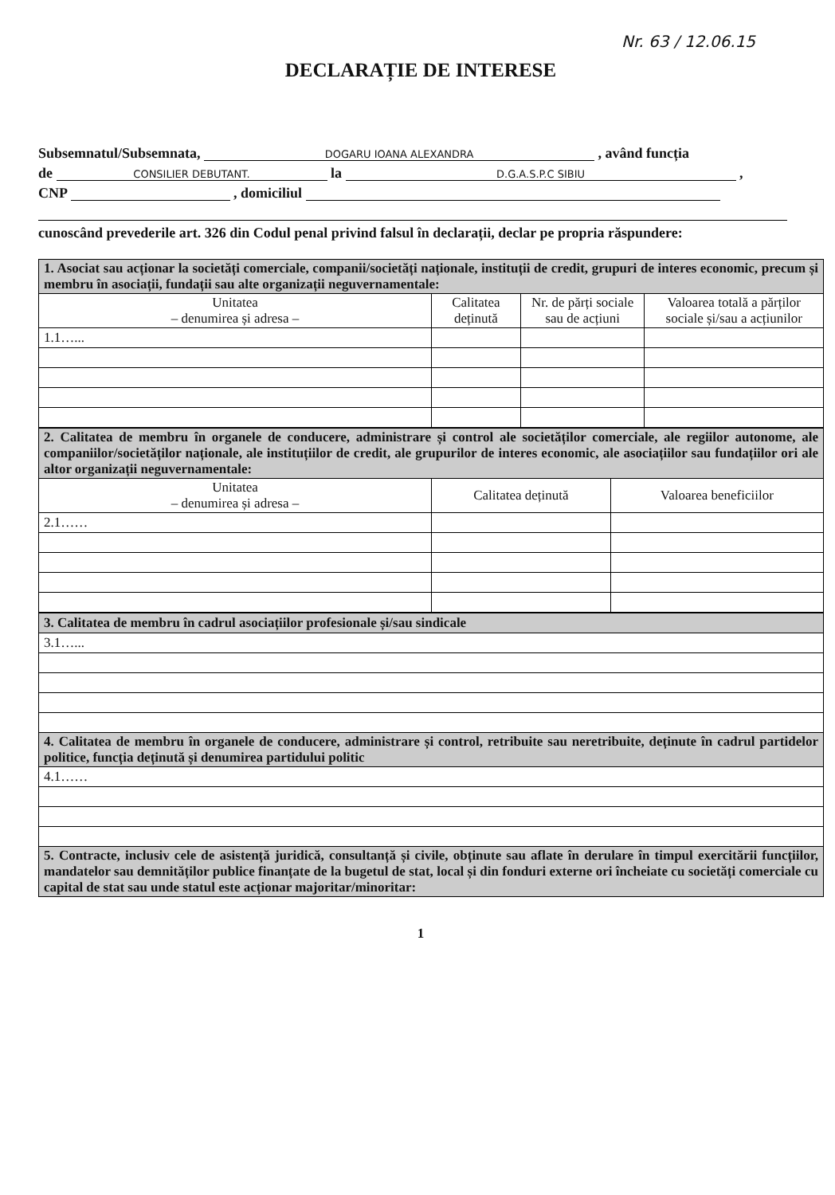Nr. 63 / 12.06.15
DECLARAȚIE DE INTERESE
Subsemnatul/Subsemnata, DOGARU IOANA ALEXANDRA , având funcția
de CONSILIER DEBUTANT. la D.G.A.S.P.C SIBIU ,
CNP , domiciliul
cunoscând prevederile art. 326 din Codul penal privind falsul în declarații, declar pe propria răspundere:
| 1. Asociat sau acționar la societăți comerciale, companii/societăți naționale, instituții de credit, grupuri de interes economic, precum și membru în asociații, fundații sau alte organizații neguvernamentale: | | | |
| Unitatea – denumirea și adresa – | Calitatea deținută | Nr. de părți sociale sau de acțiuni | Valoarea totală a părților sociale și/sau a acțiunilor |
| 1.1…... | | | |
| 2. Calitatea de membru în organele de conducere, administrare și control ale societăților comerciale, ale regiilor autonome, ale companiilor/societăților naționale, ale instituțiilor de credit, ale grupurilor de interes economic, ale asociațiilor sau fundațiilor ori ale altor organizații neguvernamentale: | | |
| Unitatea – denumirea și adresa – | Calitatea deținută | Valoarea beneficiilor |
| 2.1…… | | |
| 3. Calitatea de membru în cadrul asociațiilor profesionale și/sau sindicale |
| 3.1…... |
| 4. Calitatea de membru în organele de conducere, administrare și control, retribuite sau neretribuite, deținute în cadrul partidelor politice, funcția deținută și denumirea partidului politic |
| 4.1…… |
| 5. Contracte, inclusiv cele de asistență juridică, consultanță și civile, obținute sau aflate în derulare în timpul exercitării funcțiilor, mandatelor sau demnităților publice finanțate de la bugetul de stat, local și din fonduri externe ori încheiate cu societăți comerciale cu capital de stat sau unde statul este acționar majoritar/minoritar: |
1